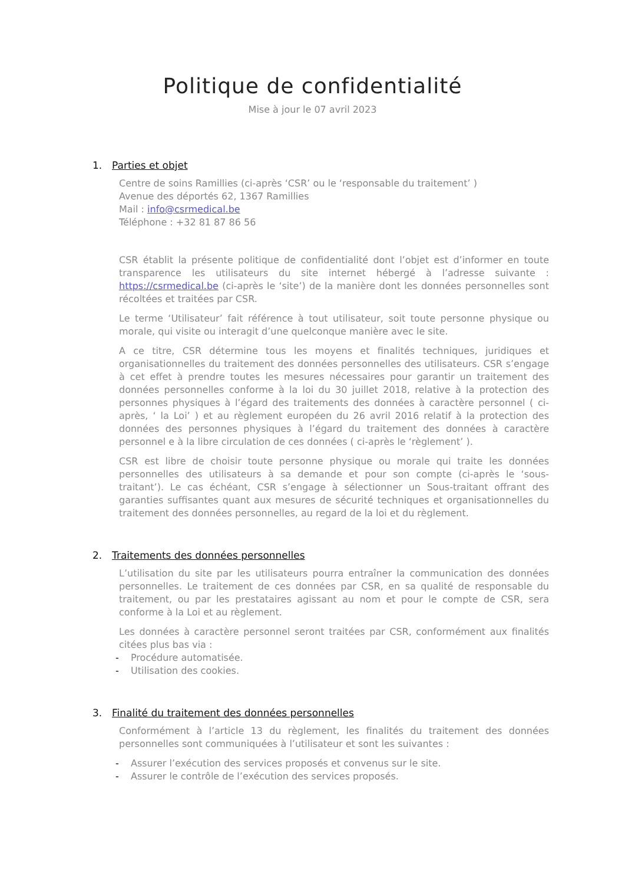Politique de confidentialité
Mise à jour le 07 avril 2023
1. Parties et objet
Centre de soins Ramillies (ci-après ‘CSR’ ou le ‘responsable du traitement’ )
Avenue des déportés 62, 1367 Ramillies
Mail : info@csrmedical.be
Téléphone : +32 81 87 86 56
CSR établit la présente politique de confidentialité dont l’objet est d’informer en toute transparence les utilisateurs du site internet hébergé à l’adresse suivante : https://csrmedical.be (ci-après le ‘site’) de la manière dont les données personnelles sont récoltées et traitées par CSR.
Le terme ‘Utilisateur’ fait référence à tout utilisateur, soit toute personne physique ou morale, qui visite ou interagit d’une quelconque manière avec le site.
A ce titre, CSR détermine tous les moyens et finalités techniques, juridiques et organisationnelles du traitement des données personnelles des utilisateurs. CSR s’engage à cet effet à prendre toutes les mesures nécessaires pour garantir un traitement des données personnelles conforme à la loi du 30 juillet 2018, relative à la protection des personnes physiques à l’égard des traitements des données à caractère personnel ( ci-après, ‘ la Loi’ ) et au règlement européen du 26 avril 2016 relatif à la protection des données des personnes physiques à l’égard du traitement des données à caractère personnel e à la libre circulation de ces données ( ci-après le ‘règlement’ ).
CSR est libre de choisir toute personne physique ou morale qui traite les données personnelles des utilisateurs à sa demande et pour son compte (ci-après le ‘sous-traitant’). Le cas échéant, CSR s’engage à sélectionner un Sous-traitant offrant des garanties suffisantes quant aux mesures de sécurité techniques et organisationnelles du traitement des données personnelles, au regard de la loi et du règlement.
2. Traitements des données personnelles
L’utilisation du site par les utilisateurs pourra entraîner la communication des données personnelles. Le traitement de ces données par CSR, en sa qualité de responsable du traitement, ou par les prestataires agissant au nom et pour le compte de CSR, sera conforme à la Loi et au règlement.
Les données à caractère personnel seront traitées par CSR, conformément aux finalités citées plus bas via :
- Procédure automatisée.
- Utilisation des cookies.
3. Finalité du traitement des données personnelles
Conformément à l’article 13 du règlement, les finalités du traitement des données personnelles sont communiquées à l’utilisateur et sont les suivantes :
- Assurer l’exécution des services proposés et convenus sur le site.
- Assurer le contrôle de l’exécution des services proposés.